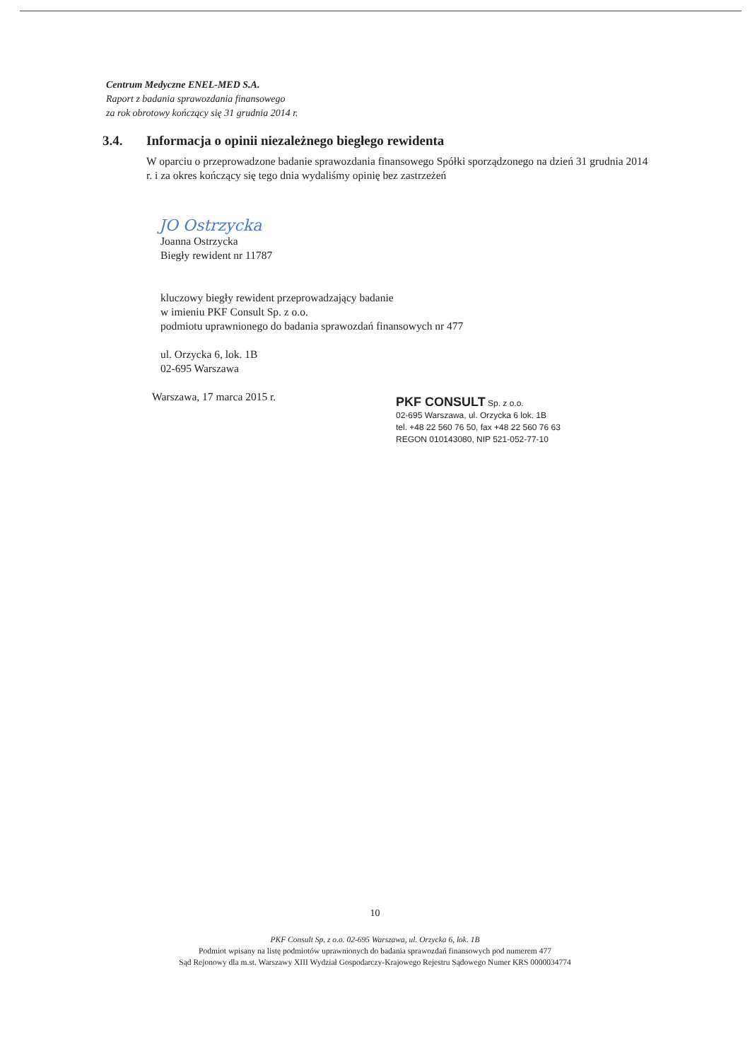Centrum Medyczne ENEL-MED S.A.
Raport z badania sprawozdania finansowego
za rok obrotowy kończący się 31 grudnia 2014 r.
3.4. Informacja o opinii niezależnego biegłego rewidenta
W oparciu o przeprowadzone badanie sprawozdania finansowego Spółki sporządzonego na dzień 31 grudnia 2014 r. i za okres kończący się tego dnia wydaliśmy opinię bez zastrzeżeń
JO Ostrzycka
Joanna Ostrzycka
Biegły rewident nr 11787
kluczowy biegły rewident przeprowadzający badanie
w imieniu PKF Consult Sp. z o.o.
podmiotu uprawnionego do badania sprawozdań finansowych nr 477
ul. Orzycka 6, lok. 1B
02-695 Warszawa
Warszawa, 17 marca 2015 r.
PKF CONSULT Sp. z o.o.
02-695 Warszawa, ul. Orzycka 6 lok. 1B
tel. +48 22 560 76 50, fax +48 22 560 76 63
REGON 010143080, NIP 521-052-77-10
10
PKF Consult Sp. z o.o. 02-695 Warszawa, ul. Orzycka 6, lok. 1B
Podmiot wpisany na listę podmiotów uprawnionych do badania sprawozdań finansowych pod numerem 477
Sąd Rejonowy dla m.st. Warszawy XIII Wydział Gospodarczy-Krajowego Rejestru Sądowego Numer KRS 0000034774